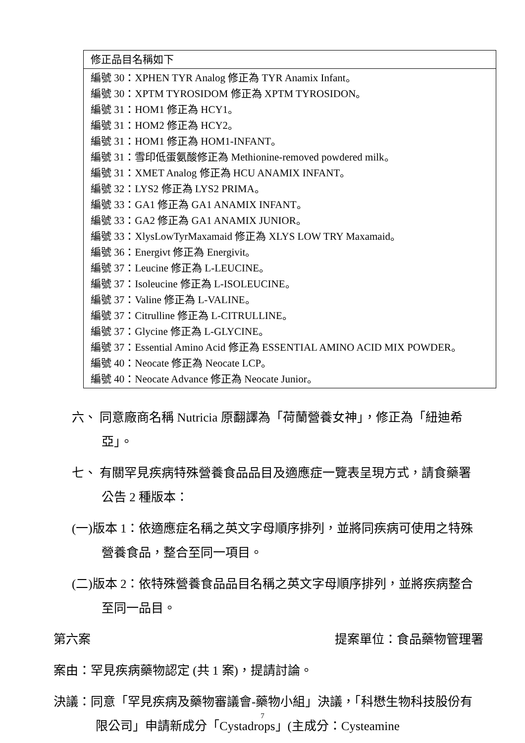| 修正品目名稱如下 |
| 編號 30：XPHEN TYR Analog 修正為 TYR Anamix Infant。 編號 30：XPTM TYROSIDOM 修正為 XPTM TYROSIDON。 編號 31：HOM1 修正為 HCY1。 編號 31：HOM2 修正為 HCY2。 編號 31：HOM1 修正為 HOM1-INFANT。 編號 31：雪印低蛋氨酸修正為 Methionine-removed powdered milk。 編號 31：XMET Analog 修正為 HCU ANAMIX INFANT。 編號 32：LYS2 修正為 LYS2 PRIMA。 編號 33：GA1 修正為 GA1 ANAMIX INFANT。 編號 33：GA2 修正為 GA1 ANAMIX JUNIOR。 編號 33：XlysLowTyrMaxamaid 修正為 XLYS LOW TRY Maxamaid。 編號 36：Energivt 修正為 Energivit。 編號 37：Leucine 修正為 L-LEUCINE。 編號 37：Isoleucine 修正為 L-ISOLEUCINE。 編號 37：Valine 修正為 L-VALINE。 編號 37：Citrulline 修正為 L-CITRULLINE。 編號 37：Glycine 修正為 L-GLYCINE。 編號 37：Essential Amino Acid 修正為 ESSENTIAL AMINO ACID MIX POWDER。 編號 40：Neocate 修正為 Neocate LCP。 編號 40：Neocate Advance 修正為 Neocate Junior。 |
六、 同意廠商名稱 Nutricia 原翻譯為「荷蘭營養女神」，修正為「紐迪希亞」。
七、 有關罕見疾病特殊營養食品品目及適應症一覽表呈現方式，請食藥署公告 2 種版本：
(一)版本 1：依適應症名稱之英文字母順序排列，並將同疾病可使用之特殊營養食品，整合至同一項目。
(二)版本 2：依特殊營養食品品目名稱之英文字母順序排列，並將疾病整合至同一品目。
第六案 提案單位：食品藥物管理署
案由：罕見疾病藥物認定 (共 1 案)，提請討論。
決議：同意「罕見疾病及藥物審議會-藥物小組」決議，「科懋生物科技股份有限公司」申請新成分「Cystadrops」(主成分：Cysteamine
7